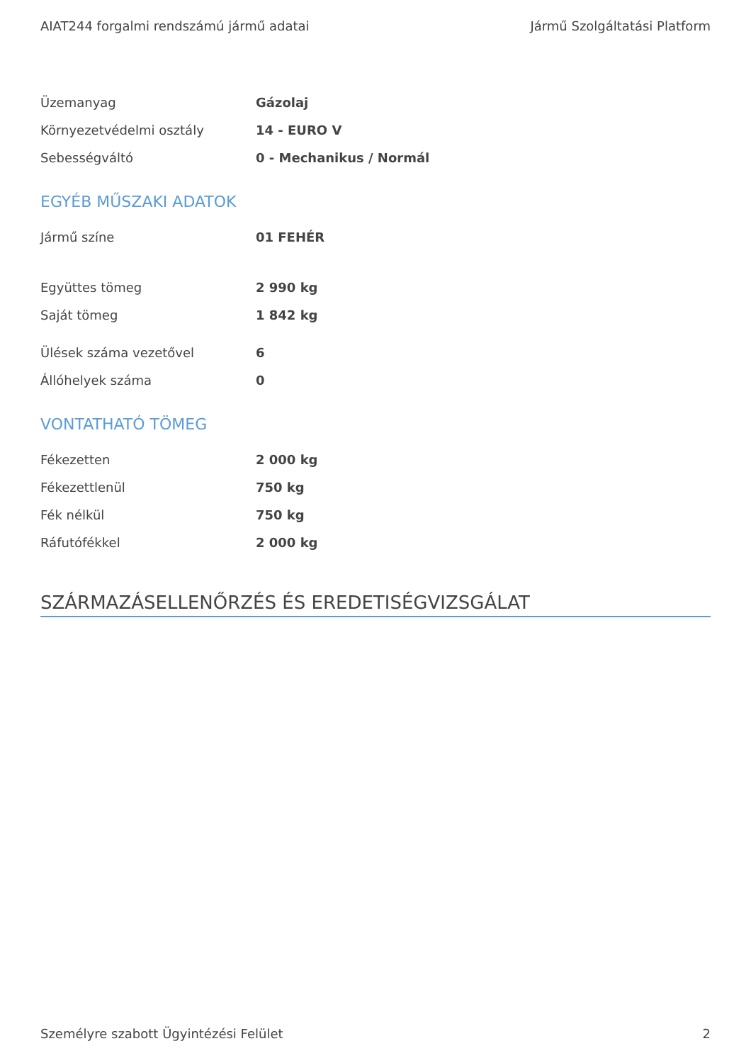AIAT244 forgalmi rendszámú jármű adatai Jármű Szolgáltatási Platform
| Üzemanyag | Gázolaj |
| Környezetvédelmi osztály | 14 - EURO V |
| Sebességváltó | 0 - Mechanikus / Normál |
EGYÉB MŰSZAKI ADATOK
| Jármű színe | 01 FEHÉR |
| Együttes tömeg | 2 990 kg |
| Saját tömeg | 1 842 kg |
| Ülések száma vezetővel | 6 |
| Állóhelyek száma | 0 |
VONTATHATÓ TÖMEG
| Fékezetten | 2 000 kg |
| Fékezettlenül | 750 kg |
| Fék nélkül | 750 kg |
| Ráfutófékkel | 2 000 kg |
SZÁRMAZÁSELLENŐRZÉS ÉS EREDETISÉGVIZSGÁLAT
Személyre szabott Ügyintézési Felület 2